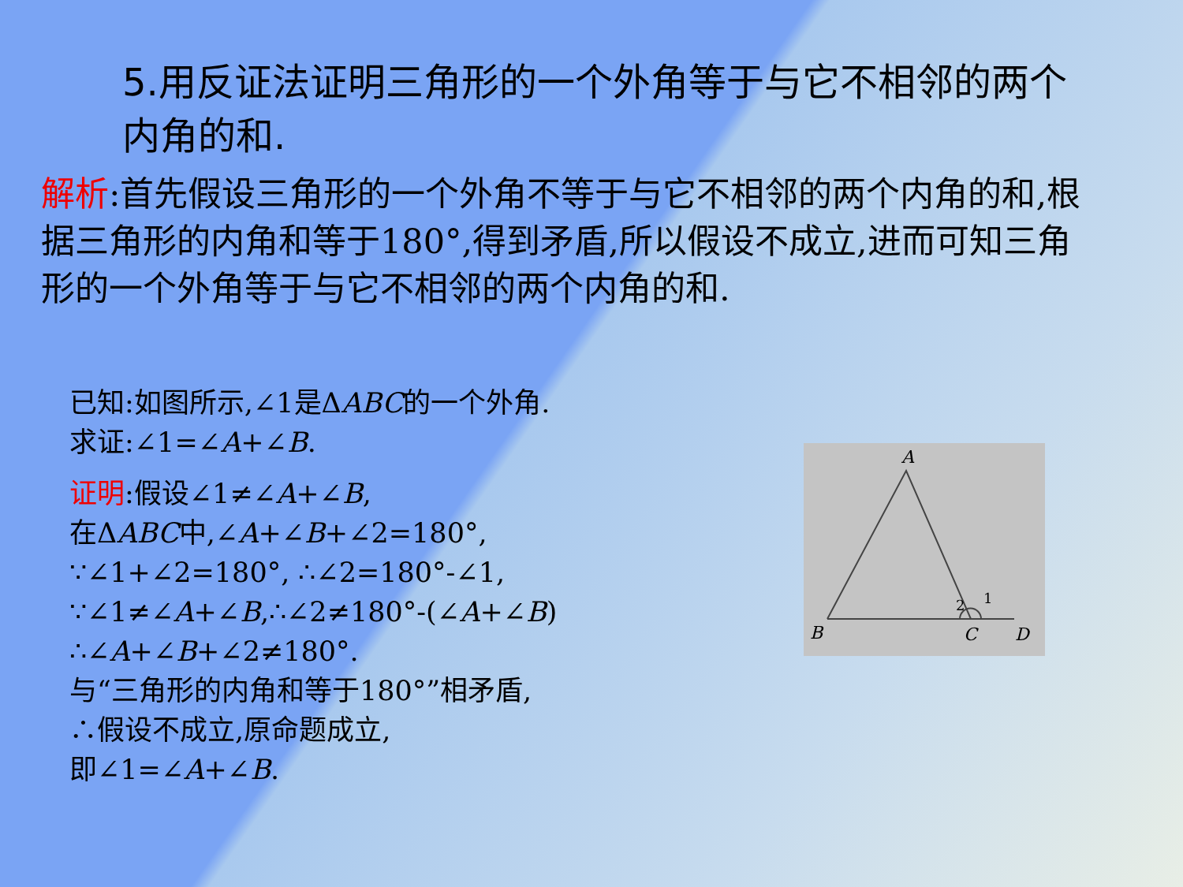5.用反证法证明三角形的一个外角等于与它不相邻的两个内角的和.
解析:首先假设三角形的一个外角不等于与它不相邻的两个内角的和,根据三角形的内角和等于180°,得到矛盾,所以假设不成立,进而可知三角形的一个外角等于与它不相邻的两个内角的和.
已知:如图所示,∠1是ΔABC的一个外角.
求证:∠1=∠A+∠B.
证明:假设∠1≠∠A+∠B,
在ΔABC中,∠A+∠B+∠2=180°,
∵∠1+∠2=180°, ∴∠2=180°-∠1,
∵∠1≠∠A+∠B,∴∠2≠180°-(∠A+∠B)
∴∠A+∠B+∠2≠180°.
与“三角形的内角和等于180°”相矛盾,
∴假设不成立,原命题成立,
即∠1=∠A+∠B.
A
B
C
D
2
1